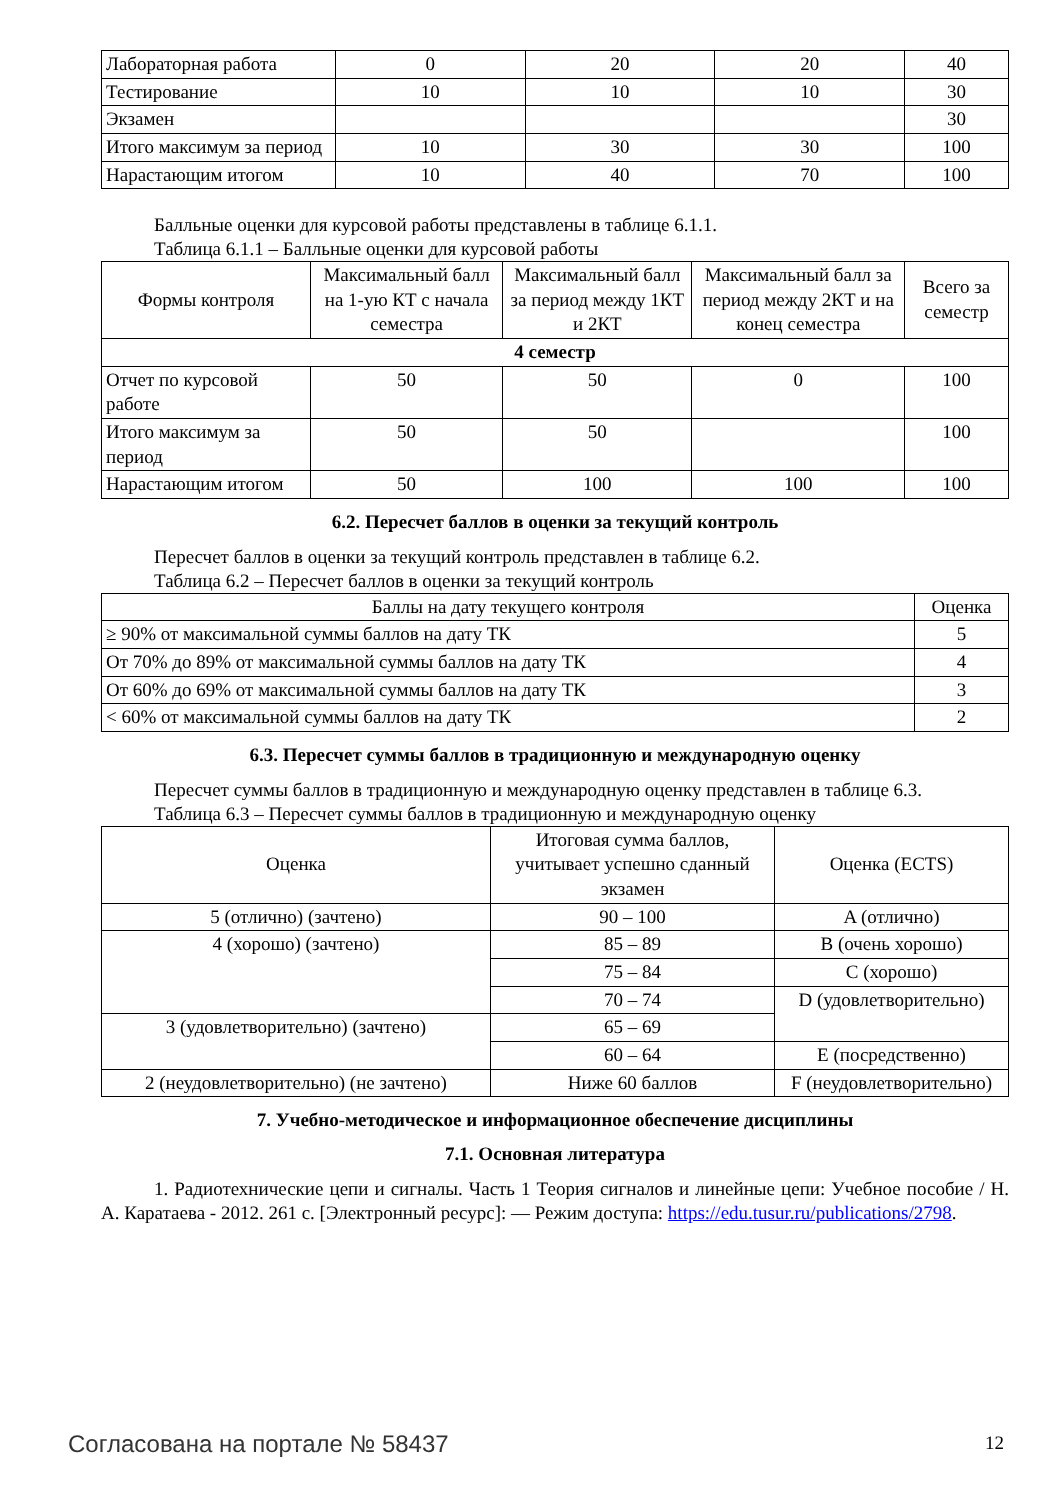| Лабораторная работа | 0 | 20 | 20 | 40 |
| Тестирование | 10 | 10 | 10 | 30 |
| Экзамен | | | | 30 |
| Итого максимум за период | 10 | 30 | 30 | 100 |
| Нарастающим итогом | 10 | 40 | 70 | 100 |
Балльные оценки для курсовой работы представлены в таблице 6.1.1.
Таблица 6.1.1 – Балльные оценки для курсовой работы
| Формы контроля | Максимальный балл на 1-ую КТ с начала семестра | Максимальный балл за период между 1КТ и 2КТ | Максимальный балл за период между 2КТ и на конец семестра | Всего за семестр |
| --- | --- | --- | --- | --- |
| 4 семестр | | | | |
| Отчет по курсовой работе | 50 | 50 | 0 | 100 |
| Итого максимум за период | 50 | 50 | | 100 |
| Нарастающим итогом | 50 | 100 | 100 | 100 |
6.2. Пересчет баллов в оценки за текущий контроль
Пересчет баллов в оценки за текущий контроль представлен в таблице 6.2.
Таблица 6.2 – Пересчет баллов в оценки за текущий контроль
| Баллы на дату текущего контроля | Оценка |
| ≥ 90% от максимальной суммы баллов на дату ТК | 5 |
| От 70% до 89% от максимальной суммы баллов на дату ТК | 4 |
| От 60% до 69% от максимальной суммы баллов на дату ТК | 3 |
| < 60% от максимальной суммы баллов на дату ТК | 2 |
6.3. Пересчет суммы баллов в традиционную и международную оценку
Пересчет суммы баллов в традиционную и международную оценку представлен в таблице 6.3.
Таблица 6.3 – Пересчет суммы баллов в традиционную и международную оценку
| Оценка | Итоговая сумма баллов, учитывает успешно сданный экзамен | Оценка (ECTS) |
| --- | --- | --- |
| 5 (отлично) (зачтено) | 90 – 100 | A (отлично) |
| 4 (хорошо) (зачтено) | 85 – 89 | B (очень хорошо) |
| | 75 – 84 | C (хорошо) |
| | 70 – 74 | D (удовлетворительно) |
| 3 (удовлетворительно) (зачтено) | 65 – 69 | |
| | 60 – 64 | E (посредственно) |
| 2 (неудовлетворительно) (не зачтено) | Ниже 60 баллов | F (неудовлетворительно) |
7. Учебно-методическое и информационное обеспечение дисциплины
7.1. Основная литература
1. Радиотехнические цепи и сигналы. Часть 1 Теория сигналов и линейные цепи: Учебное пособие / Н. А. Каратаева - 2012. 261 с. [Электронный ресурс]: — Режим доступа: https://edu.tusur.ru/publications/2798.
Согласована на портале № 58437 12